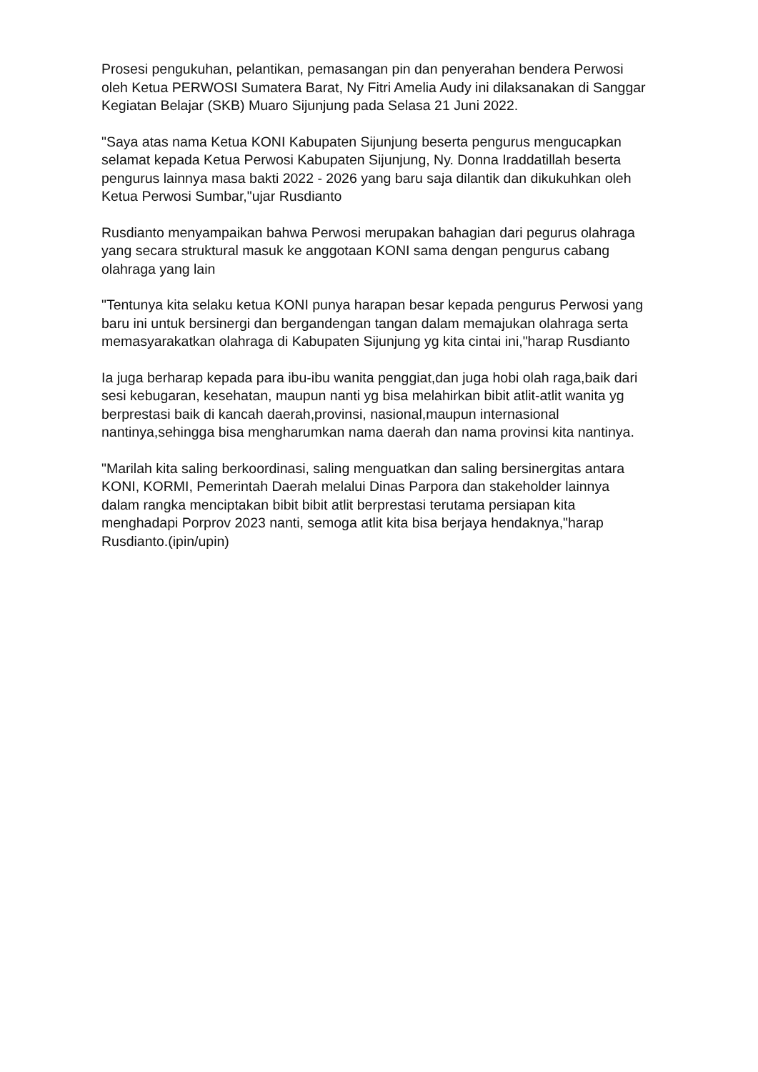Prosesi pengukuhan, pelantikan, pemasangan pin dan penyerahan bendera Perwosi oleh Ketua PERWOSI Sumatera Barat, Ny Fitri Amelia Audy ini dilaksanakan di Sanggar Kegiatan Belajar (SKB) Muaro Sijunjung pada Selasa 21 Juni 2022.
"Saya atas nama Ketua KONI Kabupaten Sijunjung beserta pengurus mengucapkan selamat kepada Ketua Perwosi Kabupaten Sijunjung, Ny. Donna Iraddatillah beserta pengurus lainnya masa bakti 2022 - 2026 yang baru saja dilantik dan dikukuhkan oleh Ketua Perwosi Sumbar,"ujar Rusdianto
Rusdianto menyampaikan bahwa Perwosi merupakan bahagian dari pegurus olahraga yang secara struktural masuk ke anggotaan KONI sama dengan pengurus cabang olahraga yang lain
"Tentunya kita selaku ketua KONI punya harapan besar kepada pengurus Perwosi yang baru ini untuk bersinergi dan bergandengan tangan dalam memajukan olahraga serta memasyarakatkan olahraga di Kabupaten Sijunjung yg kita cintai ini,"harap Rusdianto
Ia juga berharap kepada para ibu-ibu wanita penggiat,dan juga hobi olah raga,baik dari sesi kebugaran, kesehatan, maupun nanti yg bisa melahirkan bibit atlit-atlit wanita yg berprestasi baik di kancah daerah,provinsi, nasional,maupun internasional nantinya,sehingga bisa mengharumkan nama daerah dan nama provinsi kita nantinya.
"Marilah kita saling berkoordinasi, saling menguatkan dan saling bersinergitas antara KONI, KORMI, Pemerintah Daerah melalui Dinas Parpora dan stakeholder lainnya dalam rangka menciptakan bibit bibit atlit berprestasi terutama persiapan kita menghadapi Porprov 2023 nanti, semoga atlit kita bisa berjaya hendaknya,"harap Rusdianto.(ipin/upin)